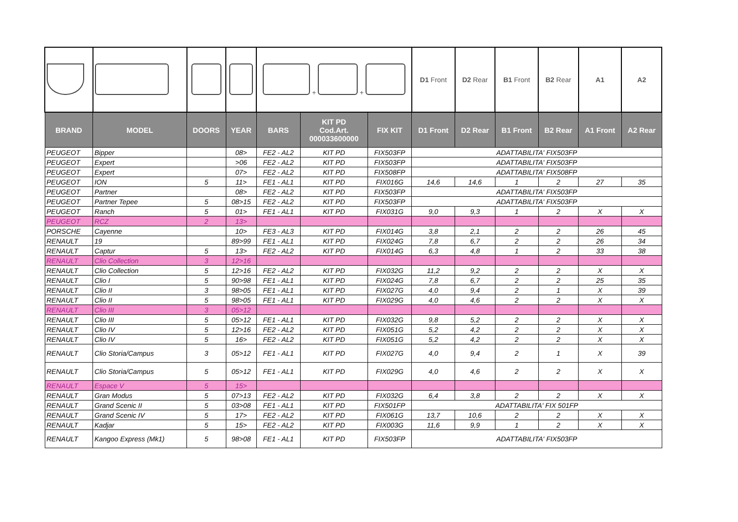| | | | | + + | | | D1 Front | D2 Rear | B1 Front | B2 Rear | A1 | A2 |
| BRAND | MODEL | DOORS | YEAR | BARS | KIT PD Cod.Art. 000033600000 | FIX KIT | D1 Front | D2 Rear | B1 Front | B2 Rear | A1 Front | A2 Rear |
| PEUGEOT | Bipper | | 08> | FE2 - AL2 | KIT PD | FIX503FP | ADATTABILITA' FIX503FP | | | | | |
| PEUGEOT | Expert | | >06 | FE2 - AL2 | KIT PD | FIX503FP | ADATTABILITA' FIX503FP | | | | | |
| PEUGEOT | Expert | | 07> | FE2 - AL2 | KIT PD | FIX508FP | ADATTABILITA' FIX508FP | | | | | |
| PEUGEOT | ION | 5 | 11> | FE1 - AL1 | KIT PD | FIX016G | 14,6 | 14,6 | 1 | 2 | 27 | 35 |
| PEUGEOT | Partner | | 08> | FE2 - AL2 | KIT PD | FIX503FP | ADATTABILITA' FIX503FP | | | | | |
| PEUGEOT | Partner Tepee | 5 | 08>15 | FE2 - AL2 | KIT PD | FIX503FP | ADATTABILITA' FIX503FP | | | | | |
| PEUGEOT | Ranch | 5 | 01> | FE1 - AL1 | KIT PD | FIX031G | 9,0 | 9,3 | 1 | 2 | X | X |
| PEUGEOT | RCZ | 2 | 13> | | | | | | | | | |
| PORSCHE | Cayenne | | 10> | FE3 - AL3 | KIT PD | FIX014G | 3,8 | 2,1 | 2 | 2 | 26 | 45 |
| RENAULT | 19 | | 89>99 | FE1 - AL1 | KIT PD | FIX024G | 7,8 | 6,7 | 2 | 2 | 26 | 34 |
| RENAULT | Captur | 5 | 13> | FE2 - AL2 | KIT PD | FIX014G | 6,3 | 4,8 | 1 | 2 | 33 | 38 |
| RENAULT | Clio Collection | 3 | 12>16 | | | | | | | | | |
| RENAULT | Clio Collection | 5 | 12>16 | FE2 - AL2 | KIT PD | FIX032G | 11,2 | 9,2 | 2 | 2 | X | X |
| RENAULT | Clio I | 5 | 90>98 | FE1 - AL1 | KIT PD | FIX024G | 7,8 | 6,7 | 2 | 2 | 25 | 35 |
| RENAULT | Clio II | 3 | 98>05 | FE1 - AL1 | KIT PD | FIX027G | 4,0 | 9,4 | 2 | 1 | X | 39 |
| RENAULT | Clio II | 5 | 98>05 | FE1 - AL1 | KIT PD | FIX029G | 4,0 | 4,6 | 2 | 2 | X | X |
| RENAULT | Clio III | 3 | 05>12 | | | | | | | | | |
| RENAULT | Clio III | 5 | 05>12 | FE1 - AL1 | KIT PD | FIX032G | 9,8 | 5,2 | 2 | 2 | X | X |
| RENAULT | Clio IV | 5 | 12>16 | FE2 - AL2 | KIT PD | FIX051G | 5,2 | 4,2 | 2 | 2 | X | X |
| RENAULT | Clio IV | 5 | 16> | FE2 - AL2 | KIT PD | FIX051G | 5,2 | 4,2 | 2 | 2 | X | X |
| RENAULT | Clio Storia/Campus | 3 | 05>12 | FE1 - AL1 | KIT PD | FIX027G | 4,0 | 9,4 | 2 | 1 | X | 39 |
| RENAULT | Clio Storia/Campus | 5 | 05>12 | FE1 - AL1 | KIT PD | FIX029G | 4,0 | 4,6 | 2 | 2 | X | X |
| RENAULT | Espace V | 5 | 15> | | | | | | | | | |
| RENAULT | Gran Modus | 5 | 07>13 | FE2 - AL2 | KIT PD | FIX032G | 6,4 | 3,8 | 2 | 2 | X | X |
| RENAULT | Grand Scenic II | 5 | 03>08 | FE1 - AL1 | KIT PD | FIX501FP | ADATTABILITA' FIX 501FP | | | | | |
| RENAULT | Grand Scenic IV | 5 | 17> | FE2 - AL2 | KIT PD | FIX061G | 13,7 | 10,6 | 2 | 2 | X | X |
| RENAULT | Kadjar | 5 | 15> | FE2 - AL2 | KIT PD | FIX003G | 11,6 | 9,9 | 1 | 2 | X | X |
| RENAULT | Kangoo Express (Mk1) | 5 | 98>08 | FE1 - AL1 | KIT PD | FIX503FP | ADATTABILITA' FIX503FP | | | | | |